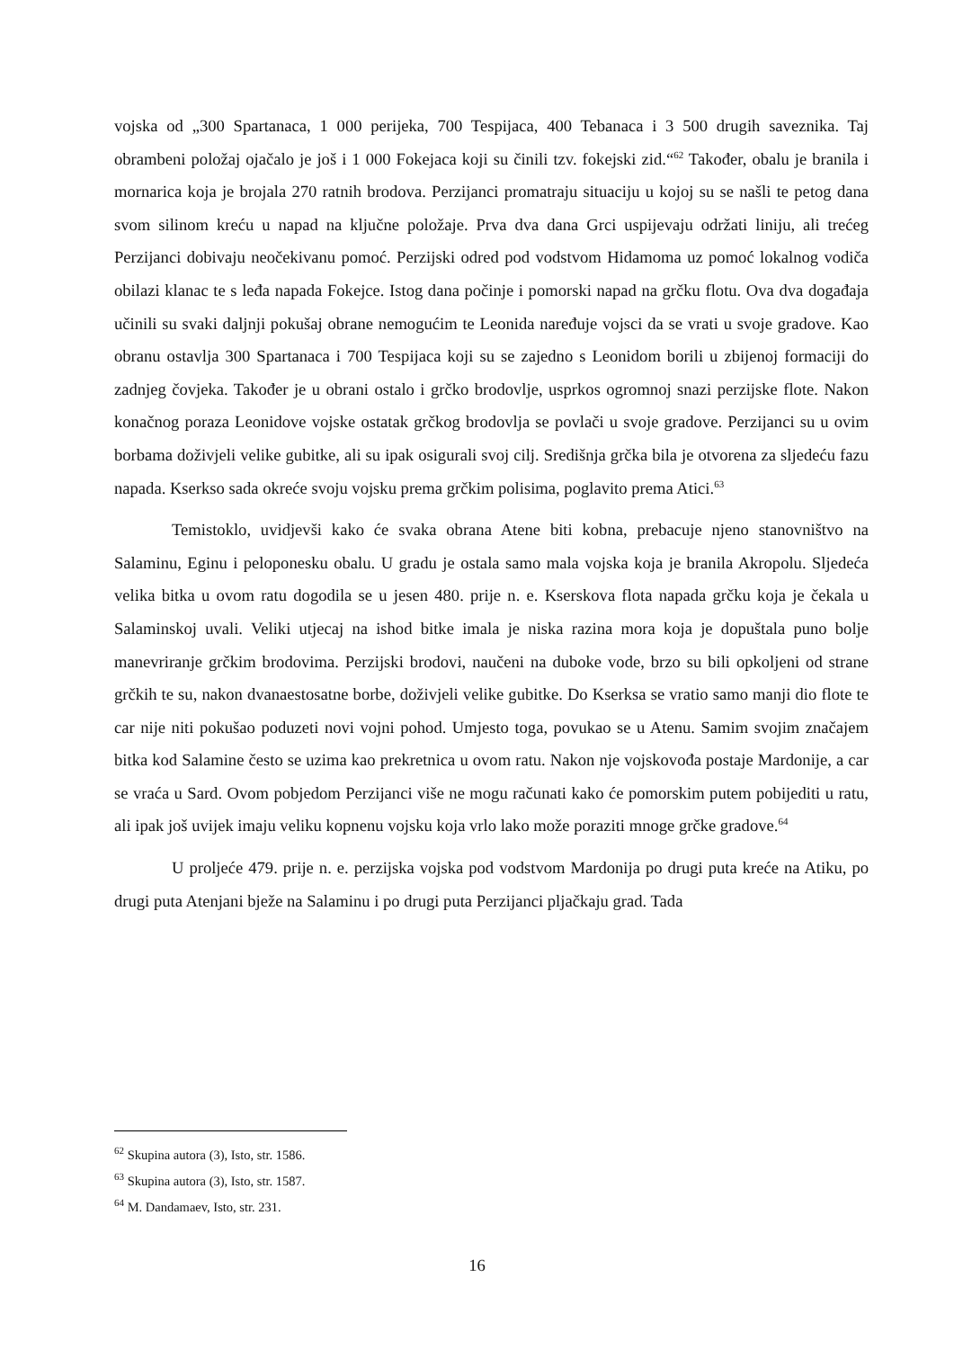vojska od „300 Spartanaca, 1 000 perijeka, 700 Tespijaca, 400 Tebanaca i 3 500 drugih saveznika. Taj obrambeni položaj ojačalo je još i 1 000 Fokejaca koji su činili tzv. fokejski zid.“<sup>62</sup> Također, obalu je branila i mornarica koja je brojala 270 ratnih brodova. Perzijanci promatraju situaciju u kojoj su se našli te petog dana svom silinom kreću u napad na ključne položaje. Prva dva dana Grci uspijevaju održati liniju, ali trećeg Perzijanci dobivaju neočekivanu pomoć. Perzijski odred pod vodstvom Hidamoma uz pomoć lokalnog vodiča obilazi klanac te s leđa napada Fokejce. Istog dana počinje i pomorski napad na grčku flotu. Ova dva događaja učinili su svaki daljnji pokušaj obrane nemogućim te Leonida naređuje vojsci da se vrati u svoje gradove. Kao obranu ostavlja 300 Spartanaca i 700 Tespijaca koji su se zajedno s Leonidom borili u zbijenoj formaciji do zadnjeg čovjeka. Također je u obrani ostalo i grčko brodovlje, usprkos ogromnoj snazi perzijske flote. Nakon konačnog poraza Leonidove vojske ostatak grčkog brodovlja se povlači u svoje gradove. Perzijanci su u ovim borbama doživjeli velike gubitke, ali su ipak osigurali svoj cilj. Središnja grčka bila je otvorena za sljedeću fazu napada. Kserkso sada okreće svoju vojsku prema grčkim polisima, poglavito prema Atici.<sup>63</sup>
Temistoklo, uvidjevši kako će svaka obrana Atene biti kobna, prebacuje njeno stanovništvo na Salaminu, Eginu i peloponesku obalu. U gradu je ostala samo mala vojska koja je branila Akropolu. Sljedeća velika bitka u ovom ratu dogodila se u jesen 480. prije n. e. Kserskova flota napada grčku koja je čekala u Salaminskoj uvali. Veliki utjecaj na ishod bitke imala je niska razina mora koja je dopuštala puno bolje manevriranje grčkim brodovima. Perzijski brodovi, naučeni na duboke vode, brzo su bili opkoljeni od strane grčkih te su, nakon dvanaestosatne borbe, doživjeli velike gubitke. Do Kserksa se vratio samo manji dio flote te car nije niti pokušao poduzeti novi vojni pohod. Umjesto toga, povukao se u Atenu. Samim svojim značajem bitka kod Salamine često se uzima kao prekretnica u ovom ratu. Nakon nje vojskovođa postaje Mardonije, a car se vraća u Sard. Ovom pobjedom Perzijanci više ne mogu računati kako će pomorskim putem pobijediti u ratu, ali ipak još uvijek imaju veliku kopnenu vojsku koja vrlo lako može poraziti mnoge grčke gradove.<sup>64</sup>
U proljeće 479. prije n. e. perzijska vojska pod vodstvom Mardonija po drugi puta kreće na Atiku, po drugi puta Atenjani bježe na Salaminu i po drugi puta Perzijanci pljačkaju grad. Tada
<sup>62</sup> Skupina autora (3), Isto, str. 1586.
<sup>63</sup> Skupina autora (3), Isto, str. 1587.
<sup>64</sup> M. Dandamaev, Isto, str. 231.
16